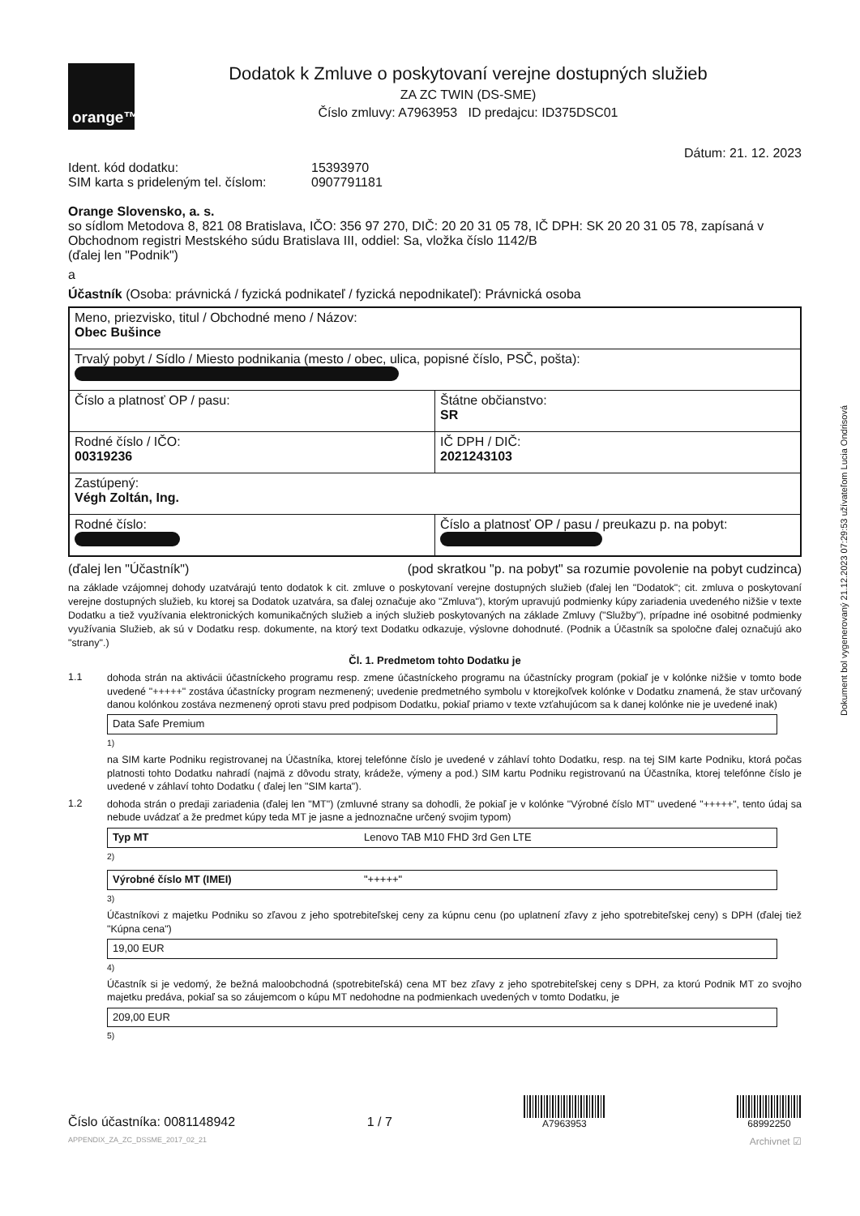orange™
Dodatok k Zmluve o poskytovaní verejne dostupných služieb
ZA ZC TWIN (DS-SME)
Číslo zmluvy: A7963953 ID predajcu: ID375DSC01
Dátum: 21. 12. 2023
Ident. kód dodatku: 15393970 SIM karta s prideleným tel. číslom: 0907791181
Orange Slovensko, a. s.
so sídlom Metodova 8, 821 08 Bratislava, IČO: 356 97 270, DIČ: 20 20 31 05 78, IČ DPH: SK 20 20 31 05 78, zapísaná v Obchodnom registri Mestského súdu Bratislava III, oddiel: Sa, vložka číslo 1142/B
(ďalej len "Podnik")
a
Účastník (Osoba: právnická / fyzická podnikateľ / fyzická nepodnikateľ): Právnická osoba
| Meno, priezvisko, titul / Obchodné meno / Názov: Obec Bušince | |
| Trvalý pobyt / Sídlo / Miesto podnikania (mesto / obec, ulica, popisné číslo, PSČ, pošta): | |
| Číslo a platnosť OP / pasu: | Štátne občianstvo: SR |
| Rodné číslo / IČO: 00319236 | IČ DPH / DIČ: 2021243103 |
| Zastúpený: Végh Zoltán, Ing. | |
| Rodné číslo: | Číslo a platnosť OP / pasu / preukazu p. na pobyt: |
(ďalej len "Účastník") (pod skratkou "p. na pobyt" sa rozumie povolenie na pobyt cudzinca)
na základe vzájomnej dohody uzatvárajú tento dodatok k cit. zmluve o poskytovaní verejne dostupných služieb (ďalej len "Dodatok"; cit. zmluva o poskytovaní verejne dostupných služieb, ku ktorej sa Dodatok uzatvára, sa ďalej označuje ako "Zmluva"), ktorým upravujú podmienky kúpy zariadenia uvedeného nižšie v texte Dodatku a tiež využívania elektronických komunikačných služieb a iných služieb poskytovaných na základe Zmluvy ("Služby"), prípadne iné osobitné podmienky využívania Služieb, ak sú v Dodatku resp. dokumente, na ktorý text Dodatku odkazuje, výslovne dohodnuté. (Podnik a Účastník sa spoločne ďalej označujú ako "strany".)
Čl. 1. Predmetom tohto Dodatku je
1.1
dohoda strán na aktivácii účastníckeho programu resp. zmene účastníckeho programu na účastnícky program (pokiaľ je v kolónke nižšie v tomto bode uvedené "+++++" zostáva účastnícky program nezmenený; uvedenie predmetného symbolu v ktorejkoľvek kolónke v Dodatku znamená, že stav určovaný danou kolónkou zostáva nezmenený oproti stavu pred podpisom Dodatku, pokiaľ priamo v texte vzťahujúcom sa k danej kolónke nie je uvedené inak)
Data Safe Premium
<sup>1)</sup>
na SIM karte Podniku registrovanej na Účastníka, ktorej telefónne číslo je uvedené v záhlaví tohto Dodatku, resp. na tej SIM karte Podniku, ktorá počas platnosti tohto Dodatku nahradí (najmä z dôvodu straty, krádeže, výmeny a pod.) SIM kartu Podniku registrovanú na Účastníka, ktorej telefónne číslo je uvedené v záhlaví tohto Dodatku ( ďalej len "SIM karta").
1.2
dohoda strán o predaji zariadenia (ďalej len "MT") (zmluvné strany sa dohodli, že pokiaľ je v kolónke "Výrobné číslo MT" uvedené "+++++", tento údaj sa nebude uvádzať a že predmet kúpy teda MT je jasne a jednoznačne určený svojim typom)
Typ MT Lenovo TAB M10 FHD 3rd Gen LTE
<sup>2)</sup>
Výrobné číslo MT (IMEI) "+++++"
<sup>3)</sup>
Účastníkovi z majetku Podniku so zľavou z jeho spotrebiteľskej ceny za kúpnu cenu (po uplatnení zľavy z jeho spotrebiteľskej ceny) s DPH (ďalej tiež "Kúpna cena")
19,00 EUR
<sup>4)</sup>
Účastník si je vedomý, že bežná maloobchodná (spotrebiteľská) cena MT bez zľavy z jeho spotrebiteľskej ceny s DPH, za ktorú Podnik MT zo svojho majetku predáva, pokiaľ sa so záujemcom o kúpu MT nedohodne na podmienkach uvedených v tomto Dodatku, je
209,00 EUR
<sup>5)</sup>
Číslo účastníka: 0081148942 1 / 7
A7963953
68992250
APPENDIX_ZA_ZC_DSSME_2017_02_21 Archivnet ☑
Dokument bol vygenerovaný 21.12.2023 07:29:53 užívateľom Lucia Ondrisová